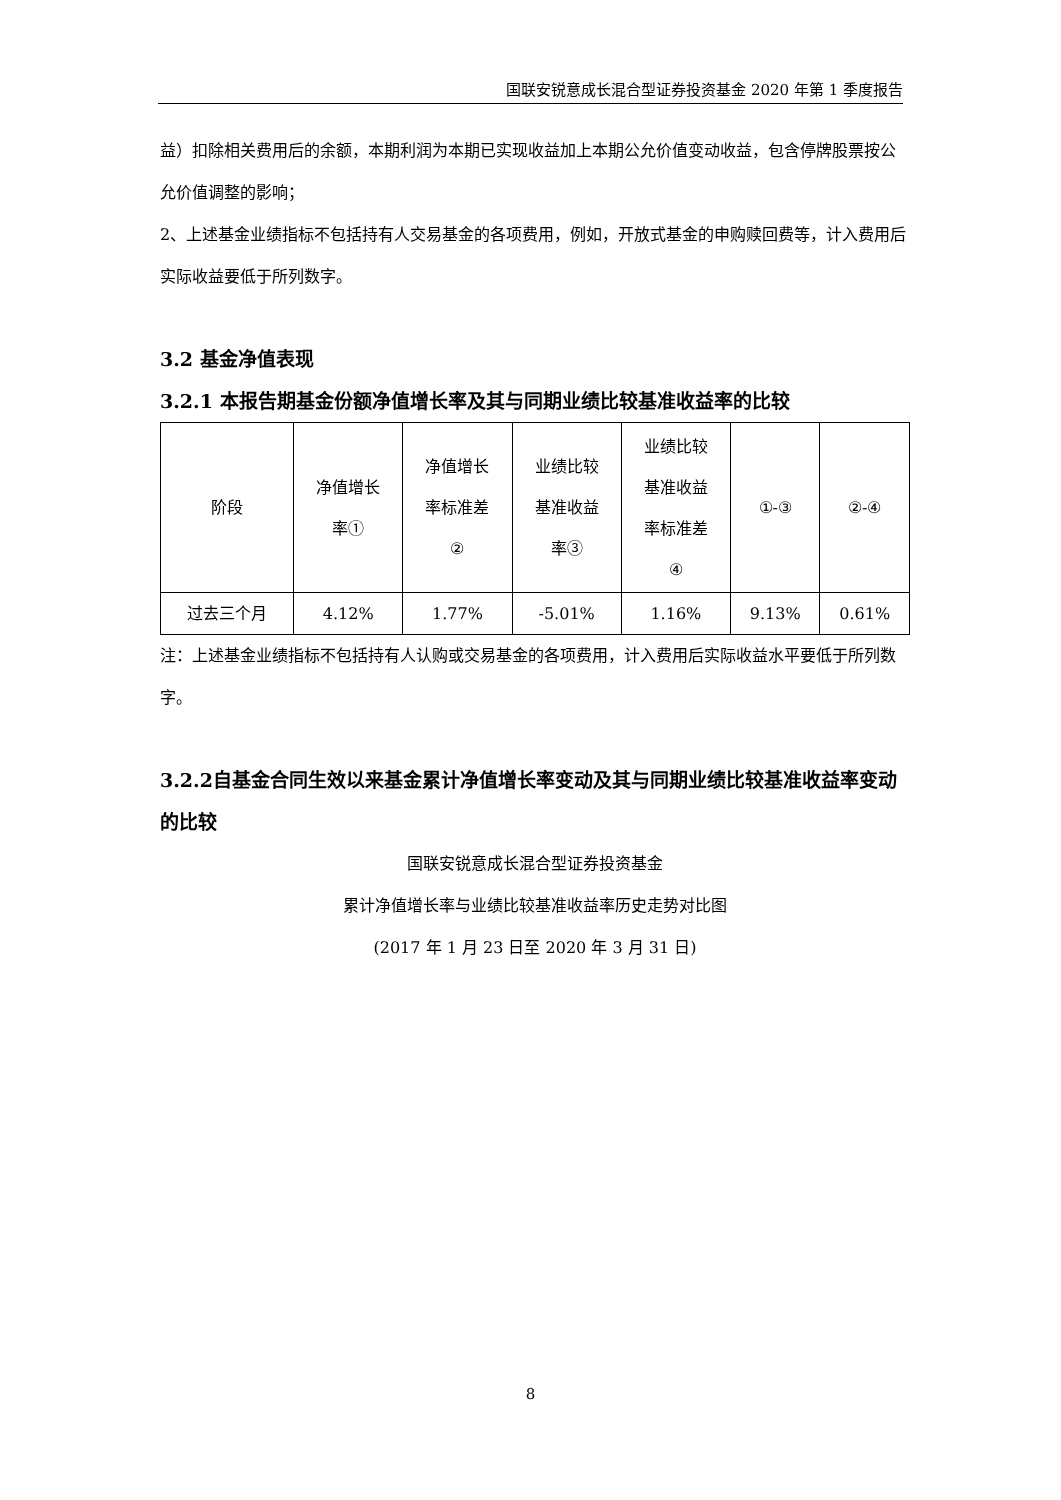国联安锐意成长混合型证券投资基金 2020 年第 1 季度报告
益）扣除相关费用后的余额，本期利润为本期已实现收益加上本期公允价值变动收益，包含停牌股票按公允价值调整的影响；
2、上述基金业绩指标不包括持有人交易基金的各项费用，例如，开放式基金的申购赎回费等，计入费用后实际收益要低于所列数字。
3.2 基金净值表现
3.2.1 本报告期基金份额净值增长率及其与同期业绩比较基准收益率的比较
| 阶段 | 净值增长 率① | 净值增长 率标准差 ② | 业绩比较 基准收益 率③ | 业绩比较 基准收益 率标准差 ④ | ①-③ | ②-④ |
| 过去三个月 | 4.12% | 1.77% | -5.01% | 1.16% | 9.13% | 0.61% |
注：上述基金业绩指标不包括持有人认购或交易基金的各项费用，计入费用后实际收益水平要低于所列数字。
3.2.2自基金合同生效以来基金累计净值增长率变动及其与同期业绩比较基准收益率变动的比较
国联安锐意成长混合型证券投资基金
累计净值增长率与业绩比较基准收益率历史走势对比图
(2017 年 1 月 23 日至 2020 年 3 月 31 日)
8